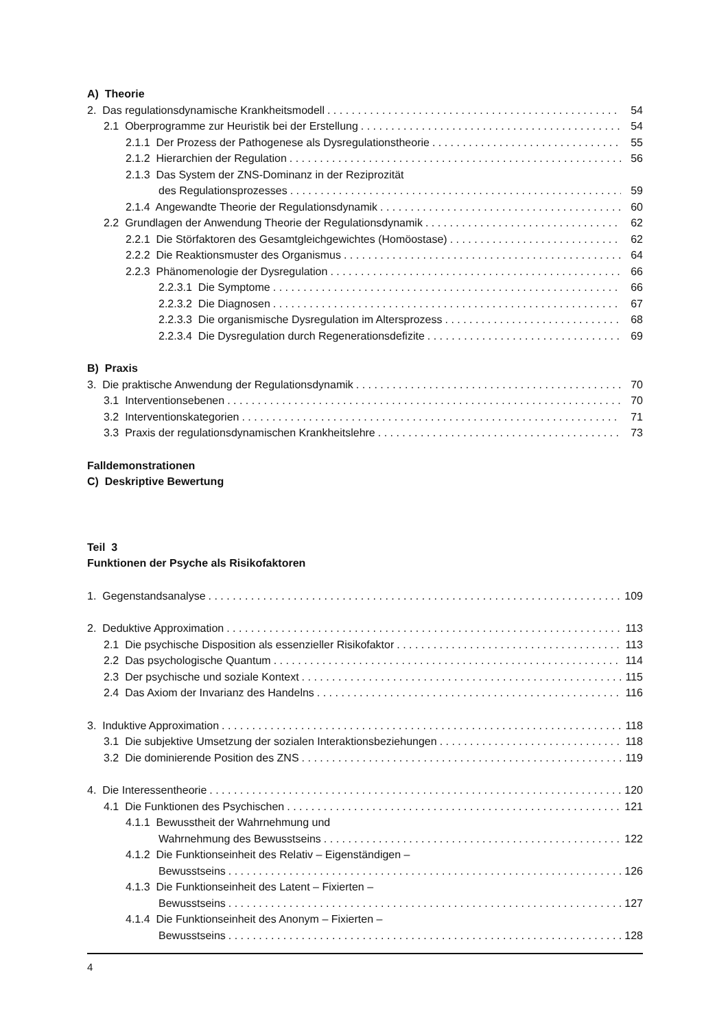A) Theorie
2. Das regulationsdynamische Krankheitsmodell 54
2.1 Oberprogramme zur Heuristik bei der Erstellung 54
2.1.1 Der Prozess der Pathogenese als Dysregulationstheorie 55
2.1.2 Hierarchien der Regulation 56
2.1.3 Das System der ZNS-Dominanz in der Reziprozität
des Regulationsprozesses 59
2.1.4 Angewandte Theorie der Regulationsdynamik 60
2.2 Grundlagen der Anwendung Theorie der Regulationsdynamik 62
2.2.1 Die Störfaktoren des Gesamtgleichgewichtes (Homöostase) 62
2.2.2 Die Reaktionsmuster des Organismus 64
2.2.3 Phänomenologie der Dysregulation 66
2.2.3.1 Die Symptome 66
2.2.3.2 Die Diagnosen 67
2.2.3.3 Die organismische Dysregulation im Altersprozess 68
2.2.3.4 Die Dysregulation durch Regenerationsdefizite 69
B) Praxis
3. Die praktische Anwendung der Regulationsdynamik 70
3.1 Interventionsebenen 70
3.2 Interventionskategorien 71
3.3 Praxis der regulationsdynamischen Krankheitslehre 73
Falldemonstrationen
C) Deskriptive Bewertung
Teil 3
Funktionen der Psyche als Risikofaktoren
1. Gegenstandsanalyse 109
2. Deduktive Approximation 113
2.1 Die psychische Disposition als essenzieller Risikofaktor 113
2.2 Das psychologische Quantum 114
2.3 Der psychische und soziale Kontext 115
2.4 Das Axiom der Invarianz des Handelns 116
3. Induktive Approximation 118
3.1 Die subjektive Umsetzung der sozialen Interaktionsbeziehungen 118
3.2 Die dominierende Position des ZNS 119
4. Die Interessentheorie 120
4.1 Die Funktionen des Psychischen 121
4.1.1 Bewusstheit der Wahrnehmung und
Wahrnehmung des Bewusstseins 122
4.1.2 Die Funktionseinheit des Relativ – Eigenständigen –
Bewusstseins 126
4.1.3 Die Funktionseinheit des Latent – Fixierten –
Bewusstseins 127
4.1.4 Die Funktionseinheit des Anonym – Fixierten –
Bewusstseins 128
4